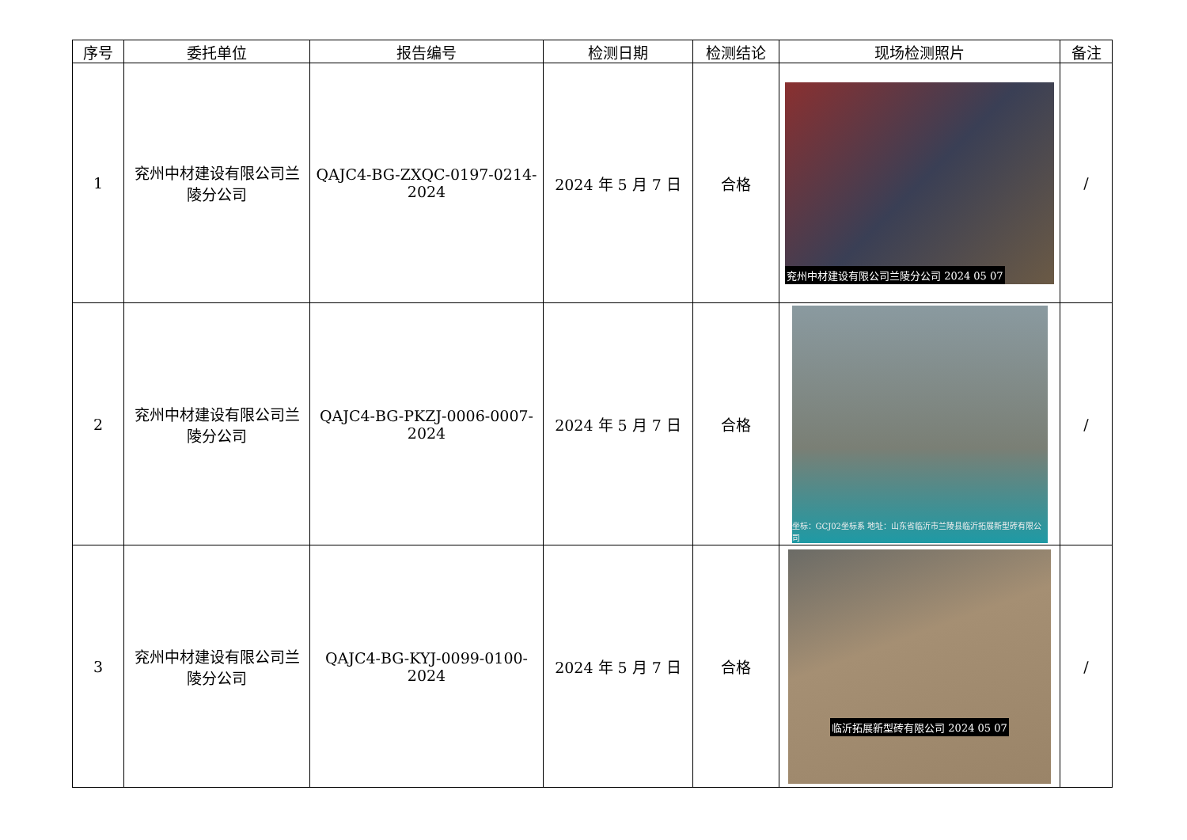| 序号 | 委托单位 | 报告编号 | 检测日期 | 检测结论 | 现场检测照片 | 备注 |
| --- | --- | --- | --- | --- | --- | --- |
| 1 | 兖州中材建设有限公司兰陵分公司 | QAJC4-BG-ZXQC-0197-0214-2024 | 2024 年 5 月 7 日 | 合格 | 兖州中材建设有限公司兰陵分公司 2024 05 07 | / |
| 2 | 兖州中材建设有限公司兰陵分公司 | QAJC4-BG-PKZJ-0006-0007-2024 | 2024 年 5 月 7 日 | 合格 | 坐标：GCJ02坐标系 地址：山东省临沂市兰陵县临沂拓展新型砖有限公司 | / |
| 3 | 兖州中材建设有限公司兰陵分公司 | QAJC4-BG-KYJ-0099-0100-2024 | 2024 年 5 月 7 日 | 合格 | 临沂拓展新型砖有限公司 2024 05 07 | / |